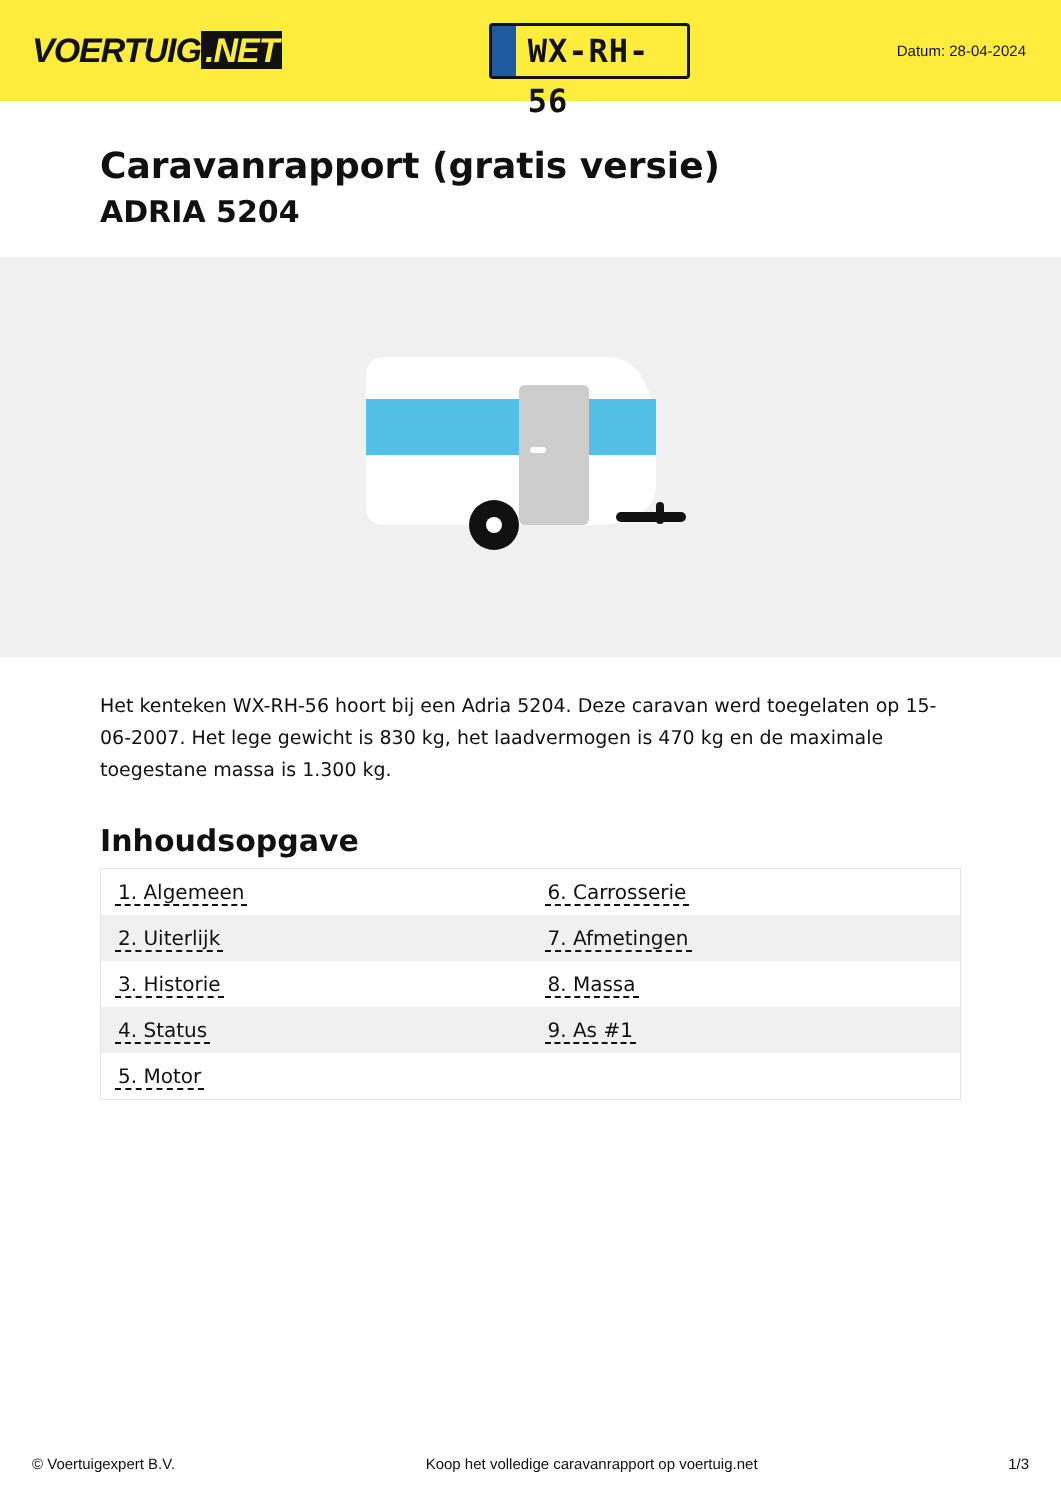VOERTUIG.NET
WX-RH-56
Datum: 28-04-2024
Caravanrapport (gratis versie)
ADRIA 5204
Het kenteken WX-RH-56 hoort bij een Adria 5204. Deze caravan werd toegelaten op 15-06-2007. Het lege gewicht is 830 kg, het laadvermogen is 470 kg en de maximale toegestane massa is 1.300 kg.
Inhoudsopgave
| 1. Algemeen | 6. Carrosserie |
| 2. Uiterlijk | 7. Afmetingen |
| 3. Historie | 8. Massa |
| 4. Status | 9. As #1 |
| 5. Motor | |
© Voertuigexpert B.V. Koop het volledige caravanrapport op voertuig.net 1/3